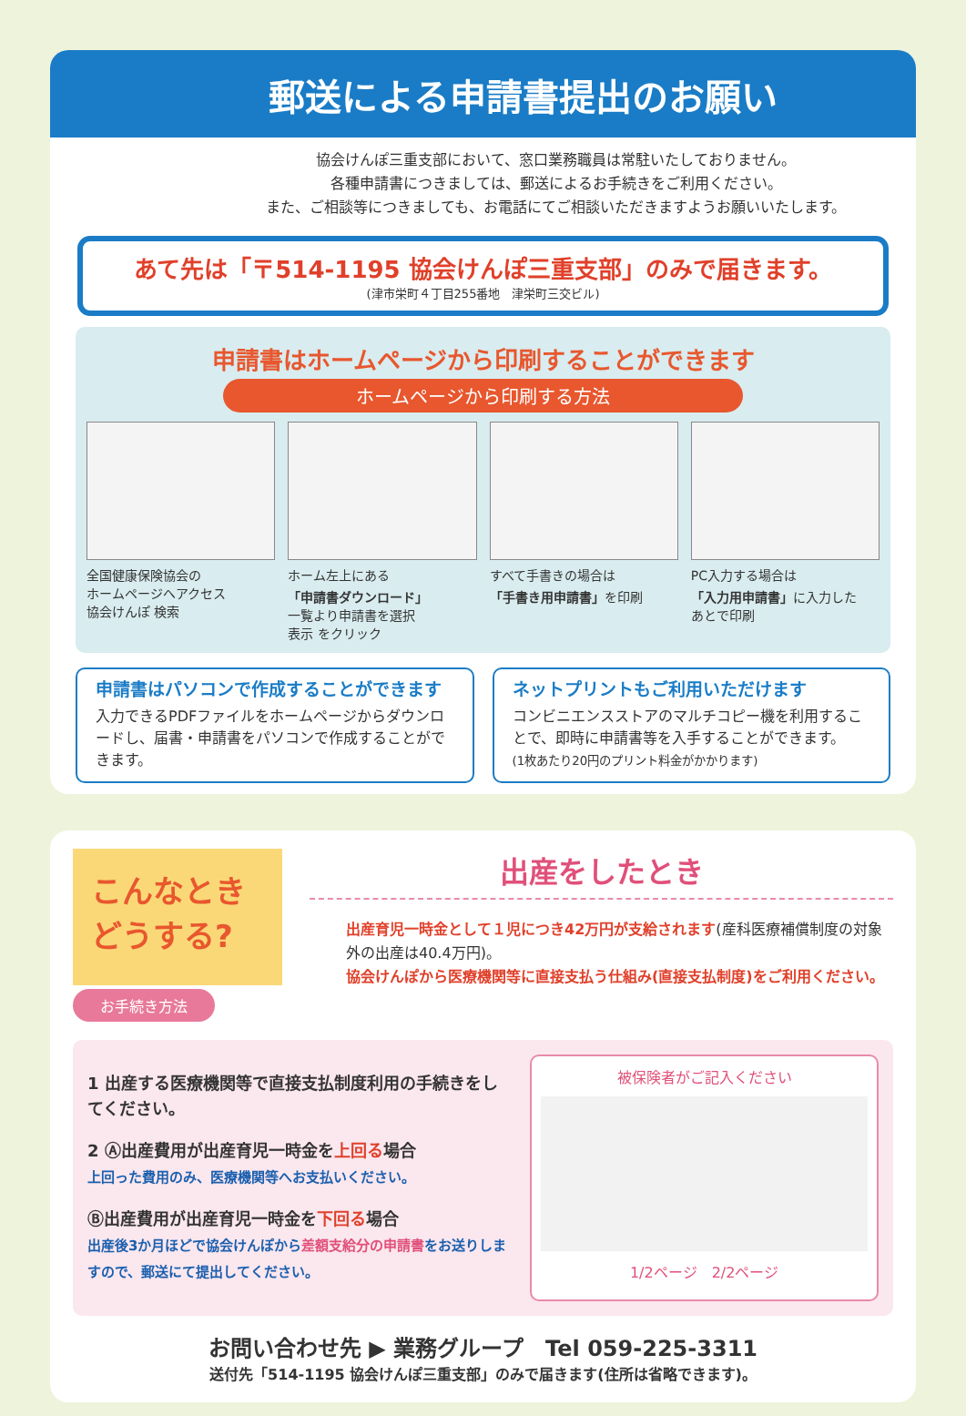郵送による申請書提出のお願い
協会けんぽ三重支部において、窓口業務職員は常駐いたしておりません。
各種申請書につきましては、郵送によるお手続きをご利用ください。
また、ご相談等につきましても、お電話にてご相談いただきますようお願いいたします。
あて先は「〒514-1195 協会けんぽ三重支部」のみで届きます。
(津市栄町４丁目255番地　津栄町三交ビル)
申請書はホームページから印刷することができます
ホームページから印刷する方法
全国健康保険協会の
ホームページへアクセス
協会けんぽ 検索
ホーム左上にある
「申請書ダウンロード」
一覧より申請書を選択
表示 をクリック
すべて手書きの場合は
「手書き用申請書」を印刷
PC入力する場合は
「入力用申請書」に入力した
あとで印刷
申請書はパソコンで作成することができます
入力できるPDFファイルをホームページからダウンロードし、届書・申請書をパソコンで作成することができます。
ネットプリントもご利用いただけます
コンビニエンスストアのマルチコピー機を利用することで、即時に申請書等を入手することができます。
(1枚あたり20円のプリント料金がかかります)
こんなとき
どうする?
出産をしたとき
出産育児一時金として１児につき42万円が支給されます(産科医療補償制度の対象外の出産は40.4万円)。
協会けんぽから医療機関等に直接支払う仕組み(直接支払制度)をご利用ください。
お手続き方法
1 出産する医療機関等で直接支払制度利用の手続きをしてください。
2 Ⓐ出産費用が出産育児一時金を上回る場合
上回った費用のみ、医療機関等へお支払いください。
Ⓑ出産費用が出産育児一時金を下回る場合
出産後3か月ほどで協会けんぽから差額支給分の申請書をお送りしますので、郵送にて提出してください。
被保険者がご記入ください
1/2ページ　2/2ページ
お問い合わせ先 ▶ 業務グループ　Tel 059-225-3311
送付先「514-1195 協会けんぽ三重支部」のみで届きます(住所は省略できます)。